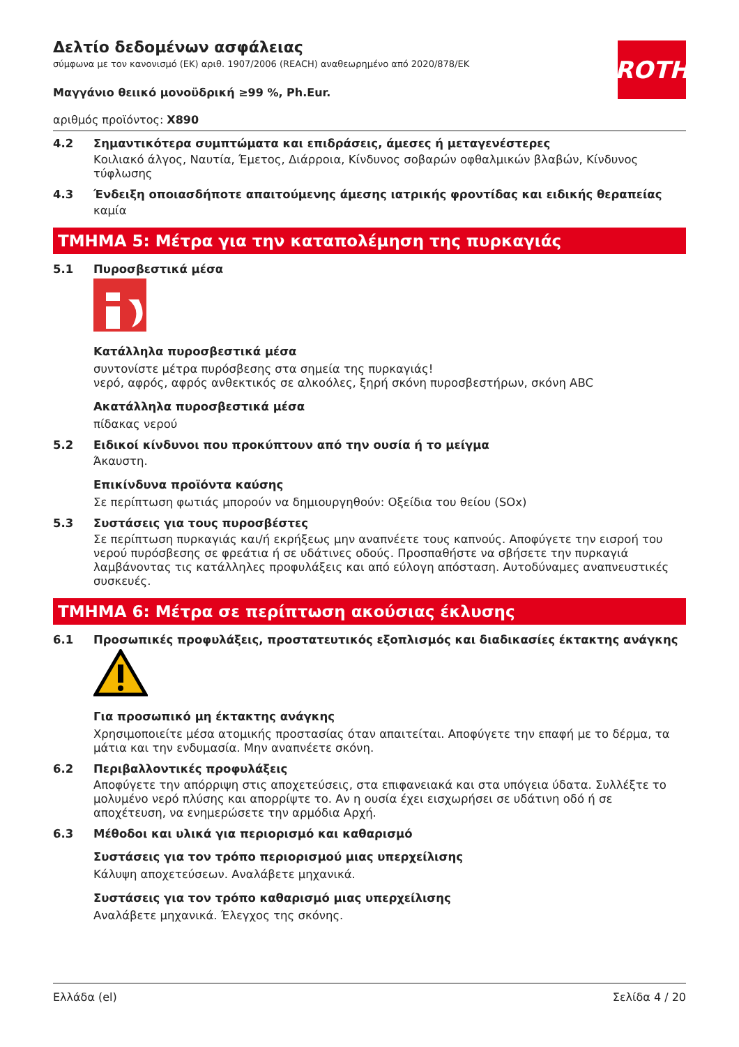ROTH
Δελτίο δεδομένων ασφάλειας
σύμφωνα με τον κανονισμό (ΕΚ) αριθ. 1907/2006 (REACH) αναθεωρημένο από 2020/878/ΕΚ
Μαγγάνιο θειικό μονοϋδρική ≥99 %, Ph.Eur.
αριθμός προϊόντος: X890
4.2 Σημαντικότερα συμπτώματα και επιδράσεις, άμεσες ή μεταγενέστερες
Κοιλιακό άλγος, Ναυτία, Έμετος, Διάρροια, Κίνδυνος σοβαρών οφθαλμικών βλαβών, Κίνδυνος τύφλωσης
4.3 Ένδειξη οποιασδήποτε απαιτούμενης άμεσης ιατρικής φροντίδας και ειδικής θεραπείας
καμία
ΤΜΗΜΑ 5: Μέτρα για την καταπολέμηση της πυρκαγιάς
5.1 Πυροσβεστικά μέσα
Κατάλληλα πυροσβεστικά μέσα
συντονίστε μέτρα πυρόσβεσης στα σημεία της πυρκαγιάς!
νερό, αφρός, αφρός ανθεκτικός σε αλκοόλες, ξηρή σκόνη πυροσβεστήρων, σκόνη ABC
Ακατάλληλα πυροσβεστικά μέσα
πίδακας νερού
5.2 Ειδικοί κίνδυνοι που προκύπτουν από την ουσία ή το μείγμα
Άκαυστη.
Επικίνδυνα προϊόντα καύσης
Σε περίπτωση φωτιάς μπορούν να δημιουργηθούν: Οξείδια του θείου (SOx)
5.3 Συστάσεις για τους πυροσβέστες
Σε περίπτωση πυρκαγιάς και/ή εκρήξεως μην αναπνέετε τους καπνούς. Αποφύγετε την εισροή του νερού πυρόσβεσης σε φρεάτια ή σε υδάτινες οδούς. Προσπαθήστε να σβήσετε την πυρκαγιά λαμβάνοντας τις κατάλληλες προφυλάξεις και από εύλογη απόσταση. Αυτοδύναμες αναπνευστικές συσκευές.
ΤΜΗΜΑ 6: Μέτρα σε περίπτωση ακούσιας έκλυσης
6.1 Προσωπικές προφυλάξεις, προστατευτικός εξοπλισμός και διαδικασίες έκτακτης ανάγκης
Για προσωπικό μη έκτακτης ανάγκης
Χρησιμοποιείτε μέσα ατομικής προστασίας όταν απαιτείται. Αποφύγετε την επαφή με το δέρμα, τα μάτια και την ενδυμασία. Μην αναπνέετε σκόνη.
6.2 Περιβαλλοντικές προφυλάξεις
Αποφύγετε την απόρριψη στις αποχετεύσεις, στα επιφανειακά και στα υπόγεια ύδατα. Συλλέξτε το μολυμένο νερό πλύσης και απορρίψτε το. Αν η ουσία έχει εισχωρήσει σε υδάτινη οδό ή σε αποχέτευση, να ενημερώσετε την αρμόδια Αρχή.
6.3 Μέθοδοι και υλικά για περιορισμό και καθαρισμό
Συστάσεις για τον τρόπο περιορισμού μιας υπερχείλισης
Κάλυψη αποχετεύσεων. Αναλάβετε μηχανικά.
Συστάσεις για τον τρόπο καθαρισμό μιας υπερχείλισης
Αναλάβετε μηχανικά. Έλεγχος της σκόνης.
Ελλάδα (el) Σελίδα 4 / 20